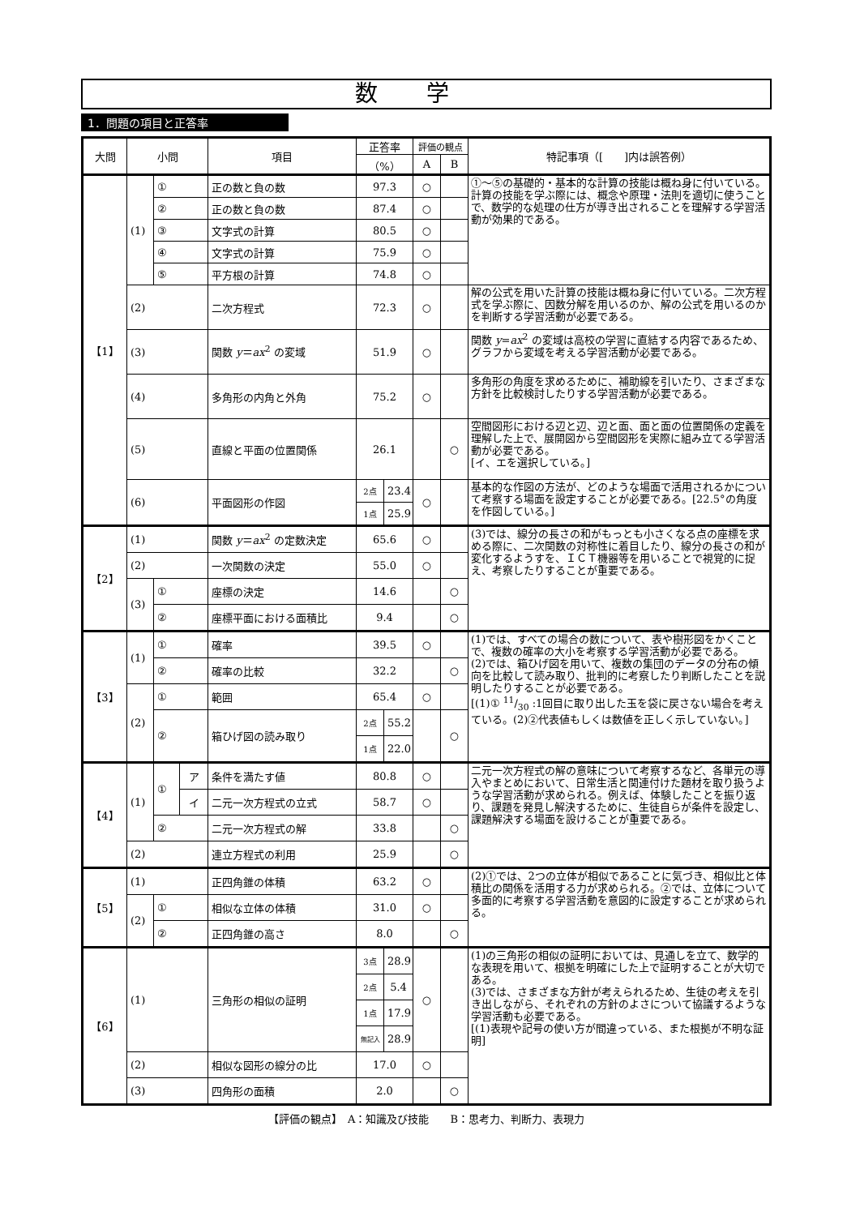数学
1．問題の項目と正答率
| 大問 | 小問 | | | 項目 | 正答率 | | 評価の観点 | | 特記事項（[ ]内は誤答例） |
| --- | --- | --- | --- | --- | --- | --- | --- | --- | --- |
| | | | | | （%） | | A | B | |
| 【1】 | (1) | ① | | 正の数と負の数 | 97.3 | | ○ | | ①～⑤の基礎的・基本的な計算の技能は概ね身に付いている。 計算の技能を学ぶ際には、概念や原理・法則を適切に使うことで、数学的な処理の仕方が導き出されることを理解する学習活動が効果的である。 |
| | | ② | | 正の数と負の数 | 87.4 | | ○ | | |
| | | ③ | | 文字式の計算 | 80.5 | | ○ | | |
| | | ④ | | 文字式の計算 | 75.9 | | ○ | | |
| | | ⑤ | | 平方根の計算 | 74.8 | | ○ | | |
| | (2) | | | 二次方程式 | 72.3 | | ○ | | 解の公式を用いた計算の技能は概ね身に付いている。二次方程式を学ぶ際に、因数分解を用いるのか、解の公式を用いるのかを判断する学習活動が必要である。 |
| | (3) | | | 関数 y ＝ ax<sup>2</sup> の変域 | 51.9 | | ○ | | 関数 y = ax<sup>2</sup> の変域は高校の学習に直結する内容であるため、グラフから変域を考える学習活動が必要である。 |
| | (4) | | | 多角形の内角と外角 | 75.2 | | ○ | | 多角形の角度を求めるために、補助線を引いたり、さまざまな方針を比較検討したりする学習活動が必要である。 |
| | (5) | | | 直線と平面の位置関係 | 26.1 | | | ○ | 空間図形における辺と辺、辺と面、面と面の位置関係の定義を理解した上で、展開図から空間図形を実際に組み立てる学習活動が必要である。 [イ、エを選択している。] |
| | (6) | | | 平面図形の作図 | 2点 | 23.4 | ○ | | 基本的な作図の方法が、どのような場面で活用されるかについて考察する場面を設定することが必要である。[22.5°の角度を作図している。] |
| | | | | | 1点 | 25.9 | | | |
| 【2】 | (1) | | | 関数 y ＝ ax<sup>2</sup> の定数決定 | 65.6 | | ○ | | (3)では、線分の長さの和がもっとも小さくなる点の座標を求める際に、二次関数の対称性に着目したり、線分の長さの和が変化するようすを、ＩＣＴ機器等を用いることで視覚的に捉え、考察したりすることが重要である。 |
| | (2) | | | 一次関数の決定 | 55.0 | | ○ | | |
| | (3) | ① | | 座標の決定 | 14.6 | | | ○ | |
| | | ② | | 座標平面における面積比 | 9.4 | | | ○ | |
| 【3】 | (1) | ① | | 確率 | 39.5 | | ○ | | (1)では、すべての場合の数について、表や樹形図をかくことで、複数の確率の大小を考察する学習活動が必要である。 (2)では、箱ひげ図を用いて、複数の集団のデータの分布の傾向を比較して読み取り、批判的に考察したり判断したことを説明したりすることが必要である。 [(1)① 11/30 :1回目に取り出した玉を袋に戻さない場合を考えている。(2)②代表値もしくは数値を正しく示していない。] |
| | | ② | | 確率の比較 | 32.2 | | | ○ | |
| | (2) | ① | | 範囲 | 65.4 | | ○ | | |
| | | ② | | 箱ひげ図の読み取り | 2点 | 55.2 | | ○ | |
| | | | | | 1点 | 22.0 | | | |
| 【4】 | (1) | ① | ア | 条件を満たす値 | 80.8 | | ○ | | 二元一次方程式の解の意味について考察するなど、各単元の導入やまとめにおいて、日常生活と関連付けた題材を取り扱うような学習活動が求められる。例えば、体験したことを振り返り、課題を発見し解決するために、生徒自らが条件を設定し、課題解決する場面を設けることが重要である。 |
| | | | イ | 二元一次方程式の立式 | 58.7 | | ○ | | |
| | | ② | | 二元一次方程式の解 | 33.8 | | | ○ | |
| | (2) | | | 連立方程式の利用 | 25.9 | | | ○ | |
| 【5】 | (1) | | | 正四角錐の体積 | 63.2 | | ○ | | (2)①では、2つの立体が相似であることに気づき、相似比と体積比の関係を活用する力が求められる。②では、立体について多面的に考察する学習活動を意図的に設定することが求められる。 |
| | (2) | ① | | 相似な立体の体積 | 31.0 | | ○ | | |
| | | ② | | 正四角錐の高さ | 8.0 | | | ○ | |
| 【6】 | (1) | | | 三角形の相似の証明 | 3点 | 28.9 | ○ | | (1)の三角形の相似の証明においては、見通しを立て、数学的な表現を用いて、根拠を明確にした上で証明することが大切である。 (3)では、さまざまな方針が考えられるため、生徒の考えを引き出しながら、それぞれの方針のよさについて協議するような学習活動も必要である。 [(1)表現や記号の使い方が間違っている、また根拠が不明な証明] |
| | | | | | 2点 | 5.4 | | | |
| | | | | | 1点 | 17.9 | | | |
| | | | | | 無記入 | 28.9 | | | |
| | (2) | | | 相似な図形の線分の比 | 17.0 | | ○ | | |
| | (3) | | | 四角形の面積 | 2.0 | | | ○ | |
【評価の観点】　A：知識及び技能　　B：思考力、判断力、表現力